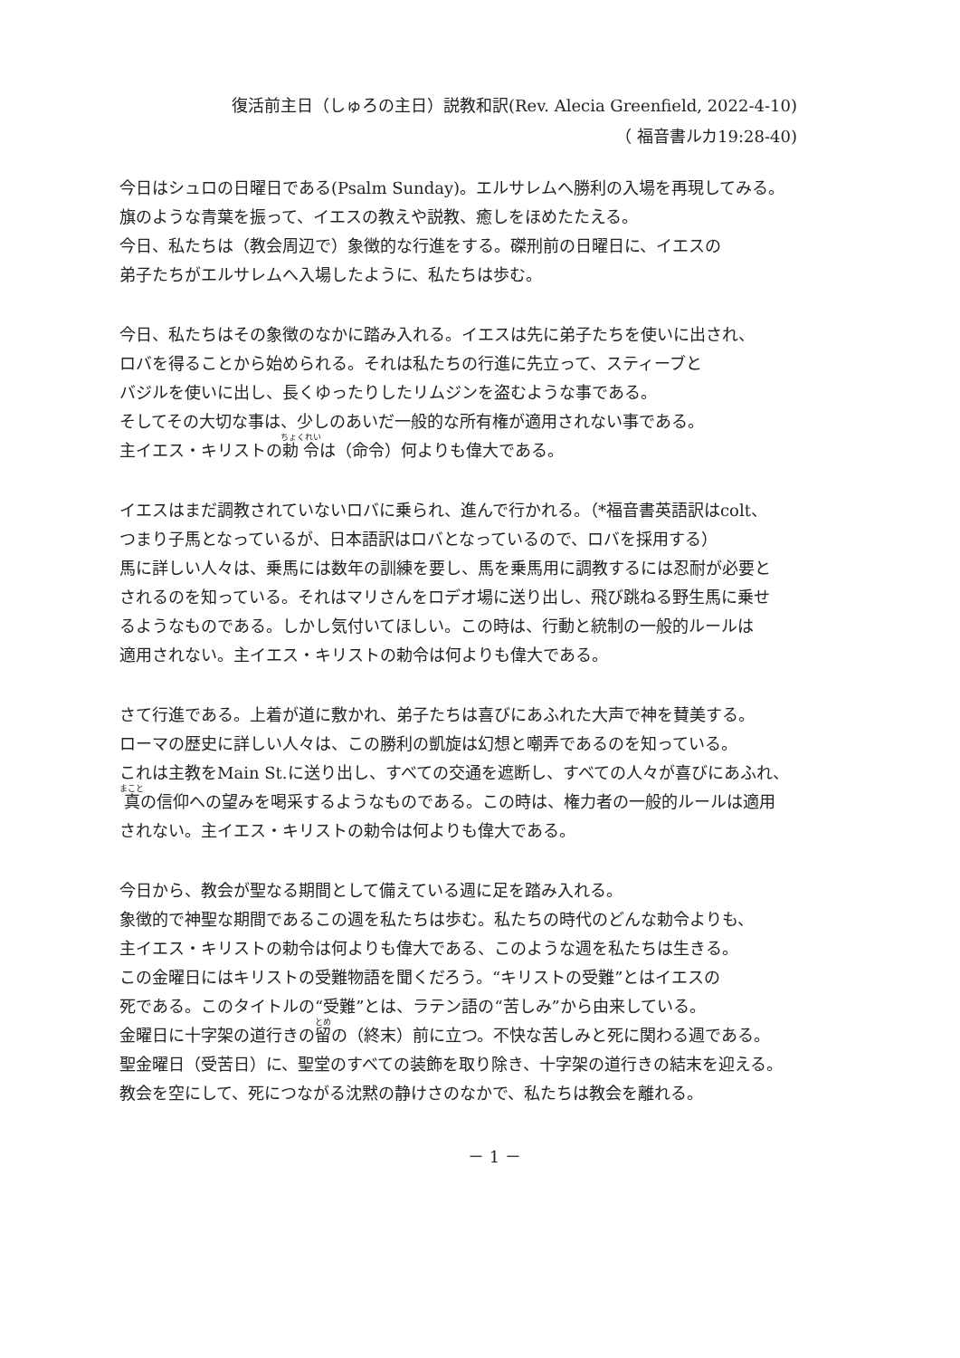復活前主日（しゅろの主日）説教和訳(Rev. Alecia Greenfield, 2022-4-10)
（ 福音書ルカ19:28-40)
今日はシュロの日曜日である(Psalm Sunday)。エルサレムへ勝利の入場を再現してみる。
旗のような青葉を振って、イエスの教えや説教、癒しをほめたたえる。
今日、私たちは（教会周辺で）象徴的な行進をする。磔刑前の日曜日に、イエスの
弟子たちがエルサレムへ入場したように、私たちは歩む。
今日、私たちはその象徴のなかに踏み入れる。イエスは先に弟子たちを使いに出され、
ロバを得ることから始められる。それは私たちの行進に先立って、スティーブと
バジルを使いに出し、長くゆったりしたリムジンを盗むような事である。
そしてその大切な事は、少しのあいだ一般的な所有権が適用されない事である。
主イエス・キリストの勅令は（命令）何よりも偉大である。
イエスはまだ調教されていないロバに乗られ、進んで行かれる。（*福音書英語訳はcolt、
つまり子馬となっているが、日本語訳はロバとなっているので、ロバを採用する）
馬に詳しい人々は、乗馬には数年の訓練を要し、馬を乗馬用に調教するには忍耐が必要と
されるのを知っている。それはマリさんをロデオ場に送り出し、飛び跳ねる野生馬に乗せ
るようなものである。しかし気付いてほしい。この時は、行動と統制の一般的ルールは
適用されない。主イエス・キリストの勅令は何よりも偉大である。
さて行進である。上着が道に敷かれ、弟子たちは喜びにあふれた大声で神を賛美する。
ローマの歴史に詳しい人々は、この勝利の凱旋は幻想と嘲弄であるのを知っている。
これは主教をMain St.に送り出し、すべての交通を遮断し、すべての人々が喜びにあふれ、
真の信仰への望みを喝采するようなものである。この時は、権力者の一般的ルールは適用
されない。主イエス・キリストの勅令は何よりも偉大である。
今日から、教会が聖なる期間として備えている週に足を踏み入れる。
象徴的で神聖な期間であるこの週を私たちは歩む。私たちの時代のどんな勅令よりも、
主イエス・キリストの勅令は何よりも偉大である、このような週を私たちは生きる。
この金曜日にはキリストの受難物語を聞くだろう。“キリストの受難”とはイエスの
死である。このタイトルの“受難”とは、ラテン語の“苦しみ”から由来している。
金曜日に十字架の道行きの留の（終末）前に立つ。不快な苦しみと死に関わる週である。
聖金曜日（受苦日）に、聖堂のすべての装飾を取り除き、十字架の道行きの結末を迎える。
教会を空にして、死につながる沈黙の静けさのなかで、私たちは教会を離れる。
－ 1 －